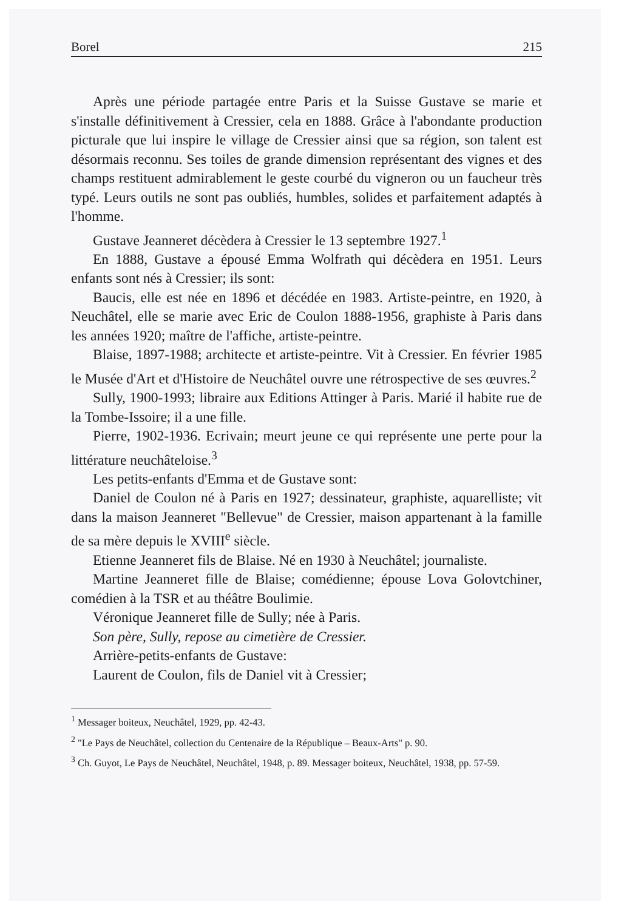Borel 215
Après une période partagée entre Paris et la Suisse Gustave se marie et s'installe définitivement à Cressier, cela en 1888. Grâce à l'abondante production picturale que lui inspire le village de Cressier ainsi que sa région, son talent est désormais reconnu. Ses toiles de grande dimension représentant des vignes et des champs restituent admirablement le geste courbé du vigneron ou un faucheur très typé. Leurs outils ne sont pas oubliés, humbles, solides et parfaitement adaptés à l'homme.
Gustave Jeanneret décèdera à Cressier le 13 septembre 1927.<sup>1</sup>
En 1888, Gustave a épousé Emma Wolfrath qui décèdera en 1951. Leurs enfants sont nés à Cressier; ils sont:
Baucis, elle est née en 1896 et décédée en 1983. Artiste-peintre, en 1920, à Neuchâtel, elle se marie avec Eric de Coulon 1888-1956, graphiste à Paris dans les années 1920; maître de l'affiche, artiste-peintre.
Blaise, 1897-1988; architecte et artiste-peintre. Vit à Cressier. En février 1985 le Musée d'Art et d'Histoire de Neuchâtel ouvre une rétrospective de ses œuvres.<sup>2</sup>
Sully, 1900-1993; libraire aux Editions Attinger à Paris. Marié il habite rue de la Tombe-Issoire; il a une fille.
Pierre, 1902-1936. Ecrivain; meurt jeune ce qui représente une perte pour la littérature neuchâteloise.<sup>3</sup>
Les petits-enfants d'Emma et de Gustave sont:
Daniel de Coulon né à Paris en 1927; dessinateur, graphiste, aquarelliste; vit dans la maison Jeanneret "Bellevue" de Cressier, maison appartenant à la famille de sa mère depuis le XVIII<sup>e</sup> siècle.
Etienne Jeanneret fils de Blaise. Né en 1930 à Neuchâtel; journaliste.
Martine Jeanneret fille de Blaise; comédienne; épouse Lova Golovtchiner, comédien à la TSR et au théâtre Boulimie.
Véronique Jeanneret fille de Sully; née à Paris.
Son père, Sully, repose au cimetière de Cressier.
Arrière-petits-enfants de Gustave:
Laurent de Coulon, fils de Daniel vit à Cressier;
<sup>1</sup> Messager boiteux, Neuchâtel, 1929, pp. 42-43.
<sup>2</sup> "Le Pays de Neuchâtel, collection du Centenaire de la République – Beaux-Arts" p. 90.
<sup>3</sup> Ch. Guyot, Le Pays de Neuchâtel, Neuchâtel, 1948, p. 89. Messager boiteux, Neuchâtel, 1938, pp. 57-59.